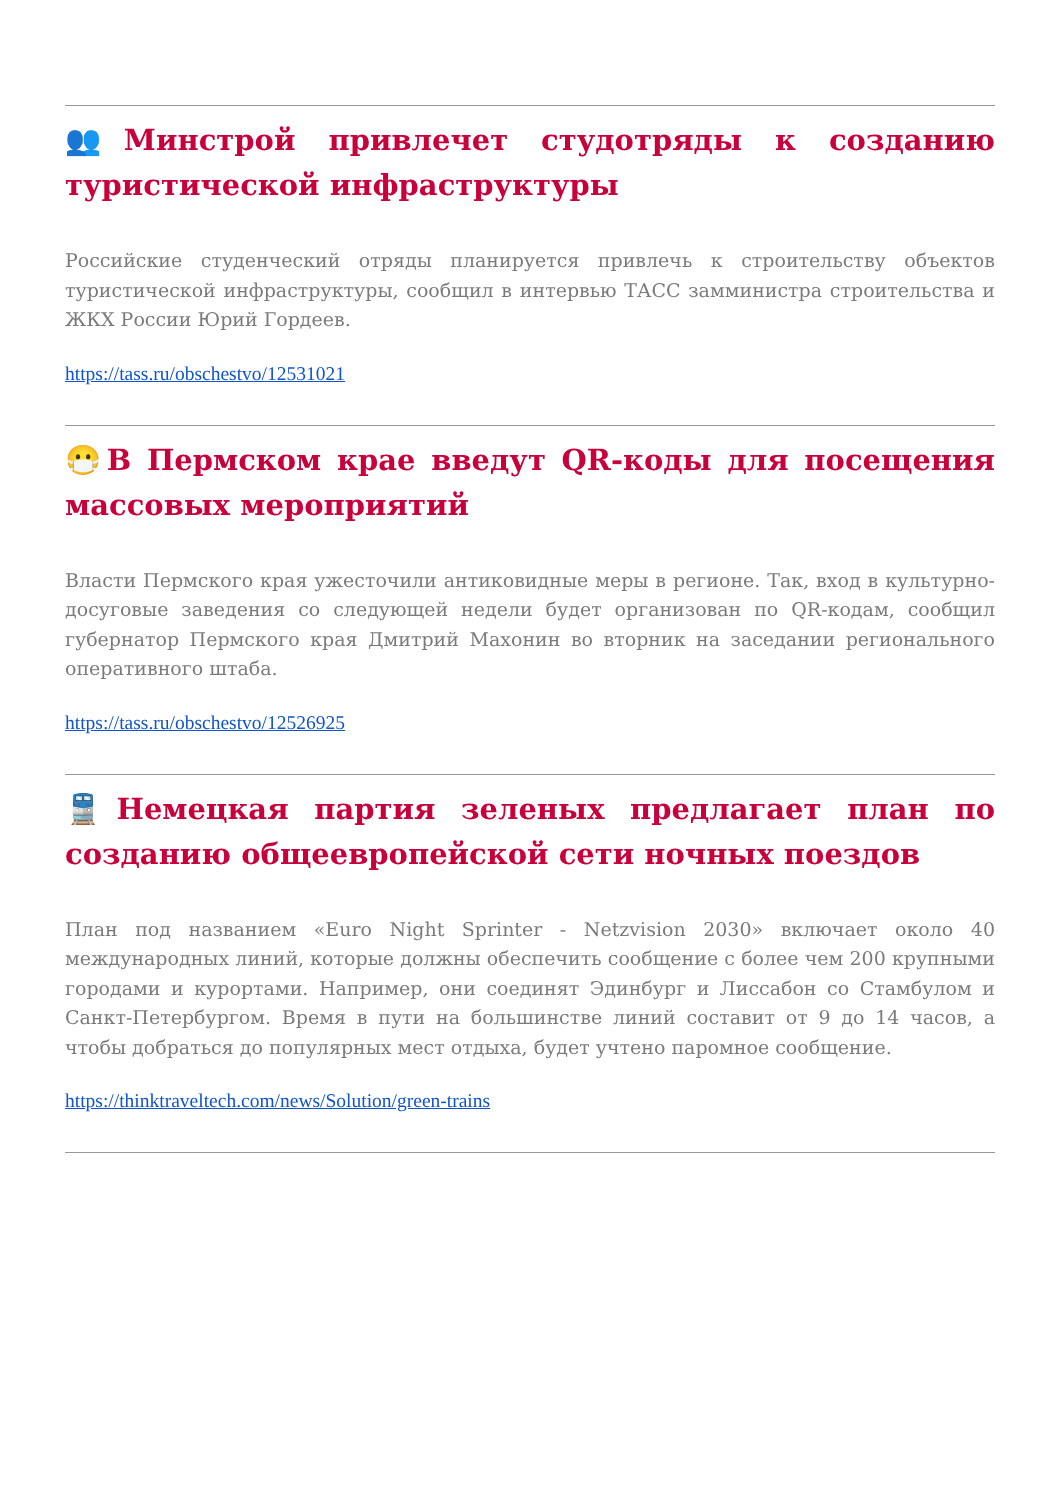👥Минстрой привлечет студотряды к созданию туристической инфраструктуры
Российские студенческий отряды планируется привлечь к строительству объектов туристической инфраструктуры, сообщил в интервью ТАСС замминистра строительства и ЖКХ России Юрий Гордеев.
https://tass.ru/obschestvo/12531021
😷В Пермском крае введут QR-коды для посещения массовых мероприятий
Власти Пермского края ужесточили антиковидные меры в регионе. Так, вход в культурно-досуговые заведения со следующей недели будет организован по QR-кодам, сообщил губернатор Пермского края Дмитрий Махонин во вторник на заседании регионального оперативного штаба.
https://tass.ru/obschestvo/12526925
🚆Немецкая партия зеленых предлагает план по созданию общеевропейской сети ночных поездов
План под названием «Euro Night Sprinter - Netzvision 2030» включает около 40 международных линий, которые должны обеспечить сообщение с более чем 200 крупными городами и курортами. Например, они соединят Эдинбург и Лиссабон со Стамбулом и Санкт-Петербургом. Время в пути на большинстве линий составит от 9 до 14 часов, а чтобы добраться до популярных мест отдыха, будет учтено паромное сообщение.
https://thinktraveltech.com/news/Solution/green-trains